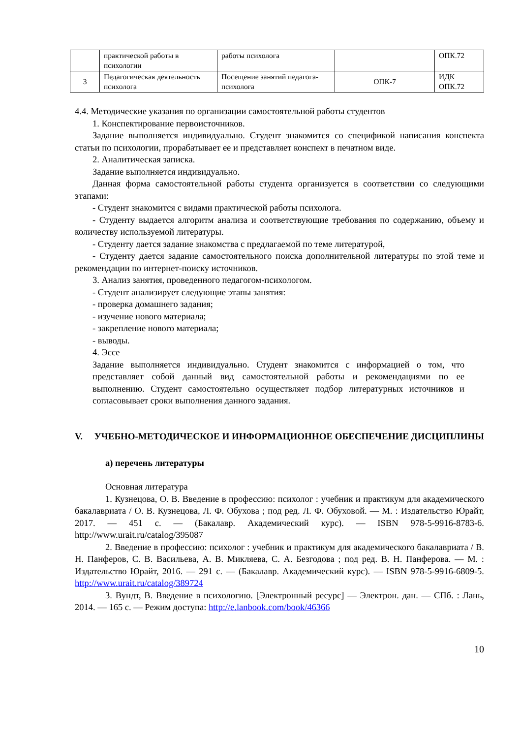| | практической работы в психологии | работы психолога | | ОПК.72 |
| 3 | Педагогическая деятельность психолога | Посещение занятий педагога-психолога | ОПК-7 | ИДК ОПК.72 |
4.4. Методические указания по организации самостоятельной работы студентов
1. Конспектирование первоисточников.
Задание выполняется индивидуально. Студент знакомится со спецификой написания конспекта статьи по психологии, прорабатывает ее и представляет конспект в печатном виде.
2. Аналитическая записка.
Задание выполняется индивидуально.
Данная форма самостоятельной работы студента организуется в соответствии со следующими этапами:
- Студент знакомится с видами практической работы психолога.
- Студенту выдается алгоритм анализа и соответствующие требования по содержанию, объему и количеству используемой литературы.
- Студенту дается задание знакомства с предлагаемой по теме литературой,
- Студенту дается задание самостоятельного поиска дополнительной литературы по этой теме и рекомендации по интернет-поиску источников.
3. Анализ занятия, проведенного педагогом-психологом.
- Студент анализирует следующие этапы занятия:
- проверка домашнего задания;
- изучение нового материала;
- закрепление нового материала;
- выводы.
4. Эссе
Задание выполняется индивидуально. Студент знакомится с информацией о том, что представляет собой данный вид самостоятельной работы и рекомендациями по ее выполнению. Студент самостоятельно осуществляет подбор литературных источников и согласовывает сроки выполнения данного задания.
V. УЧЕБНО-МЕТОДИЧЕСКОЕ И ИНФОРМАЦИОННОЕ ОБЕСПЕЧЕНИЕ ДИСЦИПЛИНЫ
а) перечень литературы
Основная литература
1. Кузнецова, О. В. Введение в профессию: психолог : учебник и практикум для академического бакалавриата / О. В. Кузнецова, Л. Ф. Обухова ; под ред. Л. Ф. Обуховой. — М. : Издательство Юрайт, 2017. — 451 с. — (Бакалавр. Академический курс). — ISBN 978-5-9916-8783-6. http://www.urait.ru/catalog/395087
2. Введение в профессию: психолог : учебник и практикум для академического бакалавриата / В. Н. Панферов, С. В. Васильева, А. В. Микляева, С. А. Безгодова ; под ред. В. Н. Панферова. — М. : Издательство Юрайт, 2016. — 291 с. — (Бакалавр. Академический курс). — ISBN 978-5-9916-6809-5. http://www.urait.ru/catalog/389724
3. Вундт, В. Введение в психологию. [Электронный ресурс] — Электрон. дан. — СПб. : Лань, 2014. — 165 с. — Режим доступа: http://e.lanbook.com/book/46366
10